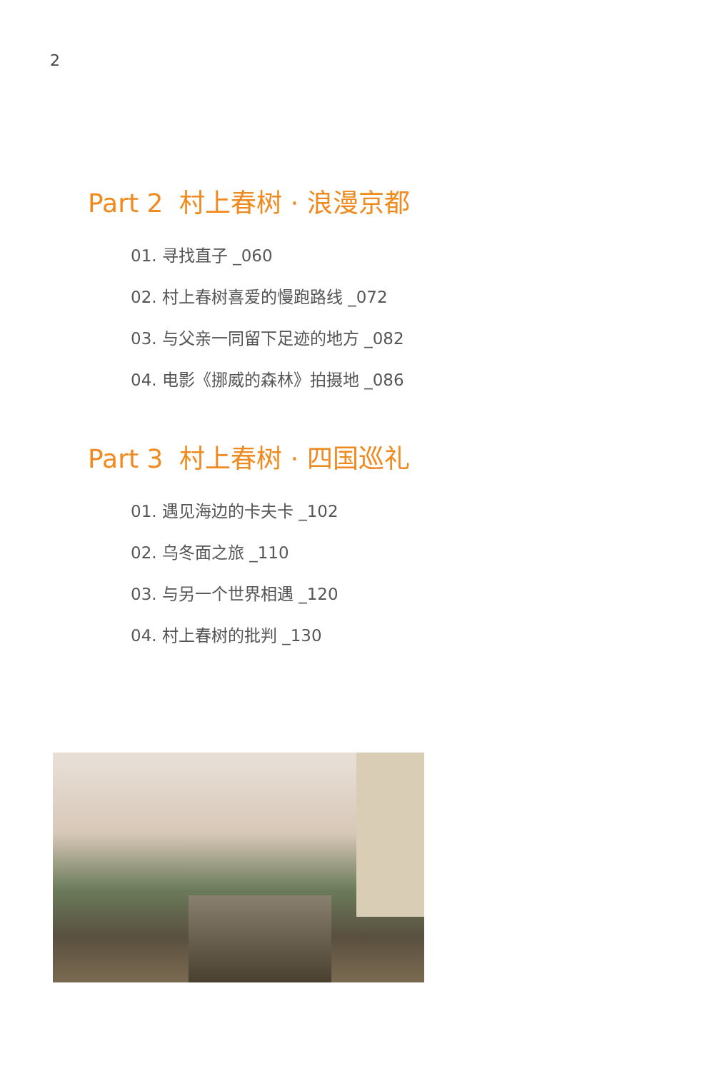2
Part 2 村上春树 · 浪漫京都
01. 寻找直子 _060
02. 村上春树喜爱的慢跑路线 _072
03. 与父亲一同留下足迹的地方 _082
04. 电影《挪威的森林》拍摄地 _086
Part 3 村上春树 · 四国巡礼
01. 遇见海边的卡夫卡 _102
02. 乌冬面之旅 _110
03. 与另一个世界相遇 _120
04. 村上春树的批判 _130